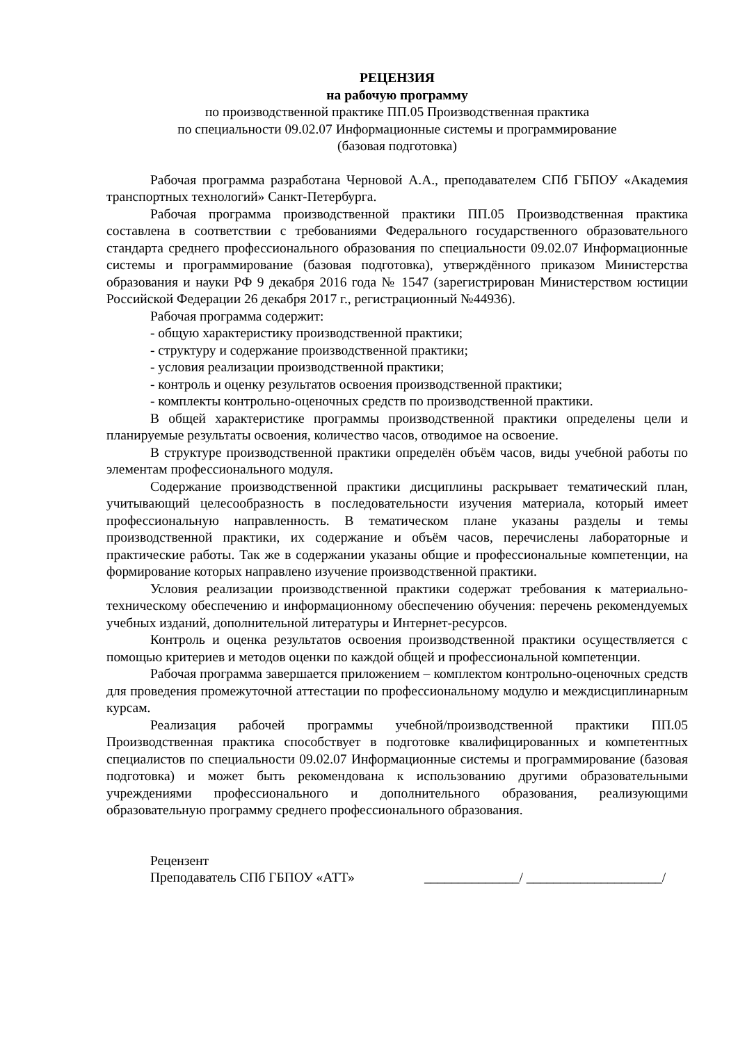РЕЦЕНЗИЯ
на рабочую программу
по производственной практике ПП.05 Производственная практика
по специальности 09.02.07 Информационные системы и программирование
(базовая подготовка)
Рабочая программа разработана Черновой А.А., преподавателем СПб ГБПОУ «Академия транспортных технологий» Санкт-Петербурга.
Рабочая программа производственной практики ПП.05 Производственная практика составлена в соответствии с требованиями Федерального государственного образовательного стандарта среднего профессионального образования по специальности 09.02.07 Информационные системы и программирование (базовая подготовка), утверждённого приказом Министерства образования и науки РФ 9 декабря 2016 года № 1547 (зарегистрирован Министерством юстиции Российской Федерации 26 декабря 2017 г., регистрационный №44936).
Рабочая программа содержит:
- общую характеристику производственной практики;
- структуру и содержание производственной практики;
- условия реализации производственной практики;
- контроль и оценку результатов освоения производственной практики;
- комплекты контрольно-оценочных средств по производственной практики.
В общей характеристике программы производственной практики определены цели и планируемые результаты освоения, количество часов, отводимое на освоение.
В структуре производственной практики определён объём часов, виды учебной работы по элементам профессионального модуля.
Содержание производственной практики дисциплины раскрывает тематический план, учитывающий целесообразность в последовательности изучения материала, который имеет профессиональную направленность. В тематическом плане указаны разделы и темы производственной практики, их содержание и объём часов, перечислены лабораторные и практические работы. Так же в содержании указаны общие и профессиональные компетенции, на формирование которых направлено изучение производственной практики.
Условия реализации производственной практики содержат требования к материально-техническому обеспечению и информационному обеспечению обучения: перечень рекомендуемых учебных изданий, дополнительной литературы и Интернет-ресурсов.
Контроль и оценка результатов освоения производственной практики осуществляется с помощью критериев и методов оценки по каждой общей и профессиональной компетенции.
Рабочая программа завершается приложением – комплектом контрольно-оценочных средств для проведения промежуточной аттестации по профессиональному модулю и междисциплинарным курсам.
Реализация рабочей программы учебной/производственной практики ПП.05 Производственная практика способствует в подготовке квалифицированных и компетентных специалистов по специальности 09.02.07 Информационные системы и программирование (базовая подготовка) и может быть рекомендована к использованию другими образовательными учреждениями профессионального и дополнительного образования, реализующими образовательную программу среднего профессионального образования.
Рецензент
Преподаватель СПб ГБПОУ «АТТ» ______________/ ____________________/